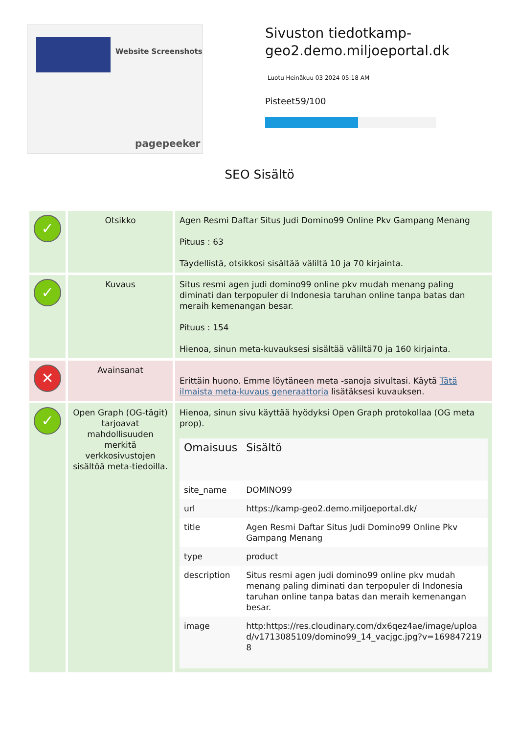Website Screenshots
pagepeeker
Sivuston tiedotkamp-geo2.demo.miljoeportal.dk
Luotu Heinäkuu 03 2024 05:18 AM
Pisteet59/100
SEO Sisältö
| ✓ | Otsikko | Agen Resmi Daftar Situs Judi Domino99 Online Pkv Gampang Menang Pituus : 63 Täydellistä, otsikkosi sisältää väliltä 10 ja 70 kirjainta. |
| ✓ | Kuvaus | Situs resmi agen judi domino99 online pkv mudah menang paling diminati dan terpopuler di Indonesia taruhan online tanpa batas dan meraih kemenangan besar. Pituus : 154 Hienoa, sinun meta-kuvauksesi sisältää väliltä70 ja 160 kirjainta. |
| ✕ | Avainsanat | Erittäin huono. Emme löytäneen meta -sanoja sivultasi. Käytä Tätä ilmaista meta-kuvaus generaattoria lisätäksesi kuvauksen. |
| ✓ | Open Graph (OG-tägit) tarjoavat mahdollisuuden merkitä verkkosivustojen sisältöä meta-tiedoilla. | Hienoa, sinun sivu käyttää hyödyksi Open Graph protokollaa (OG meta prop). / Omaisuus / Sisältö / / --- / --- / / site_name / DOMINO99 / / url / https://kamp-geo2.demo.miljoeportal.dk/ / / title / Agen Resmi Daftar Situs Judi Domino99 Online Pkv Gampang Menang / / type / product / / description / Situs resmi agen judi domino99 online pkv mudah menang paling diminati dan terpopuler di Indonesia taruhan online tanpa batas dan meraih kemenangan besar. / / image / http:https://res.cloudinary.com/dx6qez4ae/image/upload/v1713085109/domino99_14_vacjgc.jpg?v=1698472198 / |